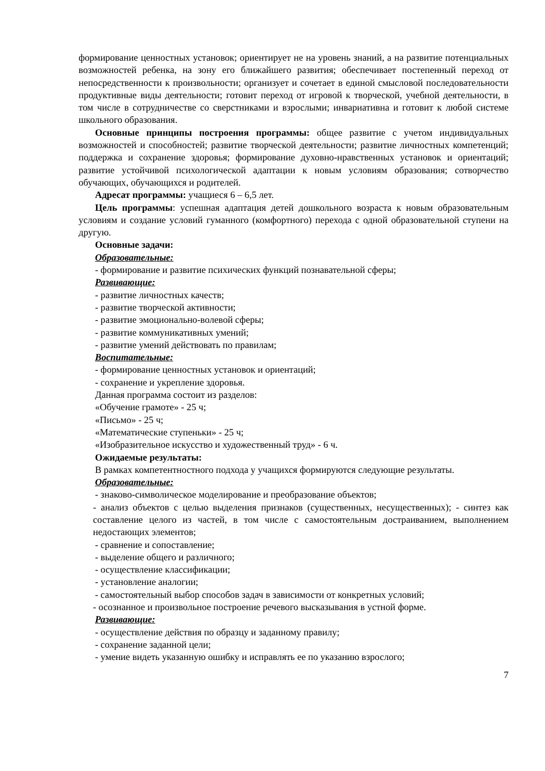формирование ценностных установок; ориентирует не на уровень знаний, а на развитие потенциальных возможностей ребенка, на зону его ближайшего развития; обеспечивает постепенный переход от непосредственности к произвольности; организует и сочетает в единой смысловой последовательности продуктивные виды деятельности; готовит переход от игровой к творческой, учебной деятельности, в том числе в сотрудничестве со сверстниками и взрослыми; инвариативна и готовит к любой системе школьного образования.
Основные принципы построения программы: общее развитие с учетом индивидуальных возможностей и способностей; развитие творческой деятельности; развитие личностных компетенций; поддержка и сохранение здоровья; формирование духовно-нравственных установок и ориентаций; развитие устойчивой психологической адаптации к новым условиям образования; сотворчество обучающих, обучающихся и родителей.
Адресат программы: учащиеся 6 – 6,5 лет.
Цель программы: успешная адаптация детей дошкольного возраста к новым образовательным условиям и создание условий гуманного (комфортного) перехода с одной образовательной ступени на другую.
Основные задачи:
Образовательные:
- формирование и развитие психических функций познавательной сферы;
Развивающие:
- развитие личностных качеств;
- развитие творческой активности;
- развитие эмоционально-волевой сферы;
- развитие коммуникативных умений;
- развитие умений действовать по правилам;
Воспитательные:
- формирование ценностных установок и ориентаций;
- сохранение и укрепление здоровья.
Данная программа состоит из разделов:
«Обучение грамоте» - 25 ч;
«Письмо» - 25 ч;
«Математические ступеньки» - 25 ч;
«Изобразительное искусство и художественный труд» - 6 ч.
Ожидаемые результаты:
В рамках компетентностного подхода у учащихся формируются следующие результаты.
Образовательные:
- знаково-символическое моделирование и преобразование объектов;
- анализ объектов с целью выделения признаков (существенных, несущественных); - синтез как составление целого из частей, в том числе с самостоятельным достраиванием, выполнением недостающих элементов;
- сравнение и сопоставление;
- выделение общего и различного;
- осуществление классификации;
- установление аналогии;
- самостоятельный выбор способов задач в зависимости от конкретных условий;
- осознанное и произвольное построение речевого высказывания в устной форме.
Развивающие:
- осуществление действия по образцу и заданному правилу;
- сохранение заданной цели;
- умение видеть указанную ошибку и исправлять ее по указанию взрослого;
7